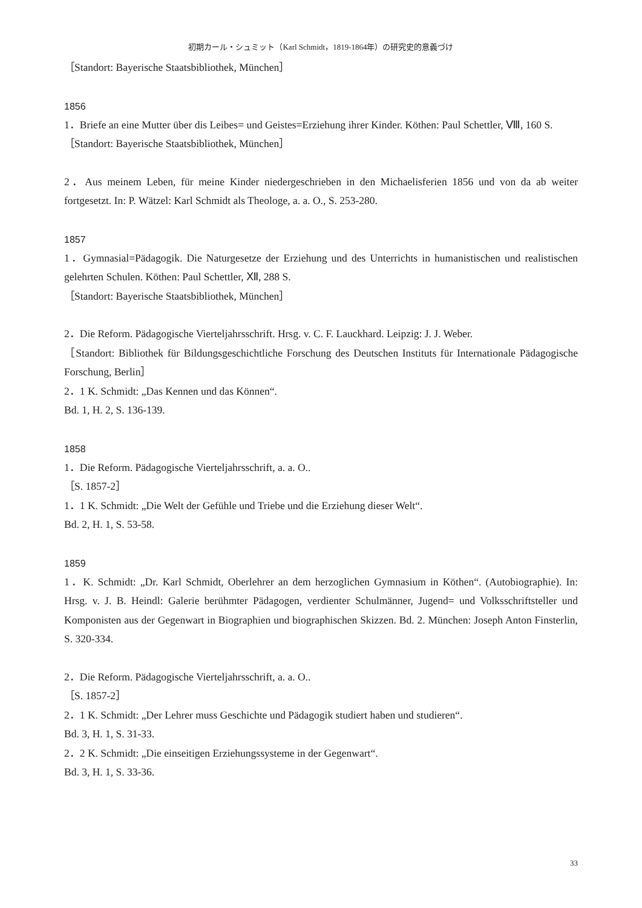初期カール・シュミット（Karl Schmidt，1819-1864年）の研究史的意義づけ
［Standort: Bayerische Staatsbibliothek, München］
1856
1．Briefe an eine Mutter über dis Leibes= und Geistes=Erziehung ihrer Kinder. Köthen: Paul Schettler, Ⅷ, 160 S.
［Standort: Bayerische Staatsbibliothek, München］
2．Aus meinem Leben, für meine Kinder niedergeschrieben in den Michaelisferien 1856 und von da ab weiter fortgesetzt. In: P. Wätzel: Karl Schmidt als Theologe, a. a. O., S. 253-280.
1857
1．Gymnasial=Pädagogik. Die Naturgesetze der Erziehung und des Unterrichts in humanistischen und realistischen gelehrten Schulen. Köthen: Paul Schettler, Ⅻ, 288 S.
［Standort: Bayerische Staatsbibliothek, München］
2．Die Reform. Pädagogische Vierteljahrsschrift. Hrsg. v. C. F. Lauckhard. Leipzig: J. J. Weber.
［Standort: Bibliothek für Bildungsgeschichtliche Forschung des Deutschen Instituts für Internationale Pädagogische Forschung, Berlin］
2．1 K. Schmidt: „Das Kennen und das Können“.
Bd. 1, H. 2, S. 136-139.
1858
1．Die Reform. Pädagogische Vierteljahrsschrift, a. a. O..
［S. 1857-2］
1．1 K. Schmidt: „Die Welt der Gefühle und Triebe und die Erziehung dieser Welt“.
Bd. 2, H. 1, S. 53-58.
1859
1．K. Schmidt: „Dr. Karl Schmidt, Oberlehrer an dem herzoglichen Gymnasium in Köthen“. (Autobiographie). In: Hrsg. v. J. B. Heindl: Galerie berühmter Pädagogen, verdienter Schulmänner, Jugend= und Volksschriftsteller und Komponisten aus der Gegenwart in Biographien und biographischen Skizzen. Bd. 2. München: Joseph Anton Finsterlin, S. 320-334.
2．Die Reform. Pädagogische Vierteljahrsschrift, a. a. O..
［S. 1857-2］
2．1 K. Schmidt: „Der Lehrer muss Geschichte und Pädagogik studiert haben und studieren“.
Bd. 3, H. 1, S. 31-33.
2．2 K. Schmidt: „Die einseitigen Erziehungssysteme in der Gegenwart“.
Bd. 3, H. 1, S. 33-36.
33